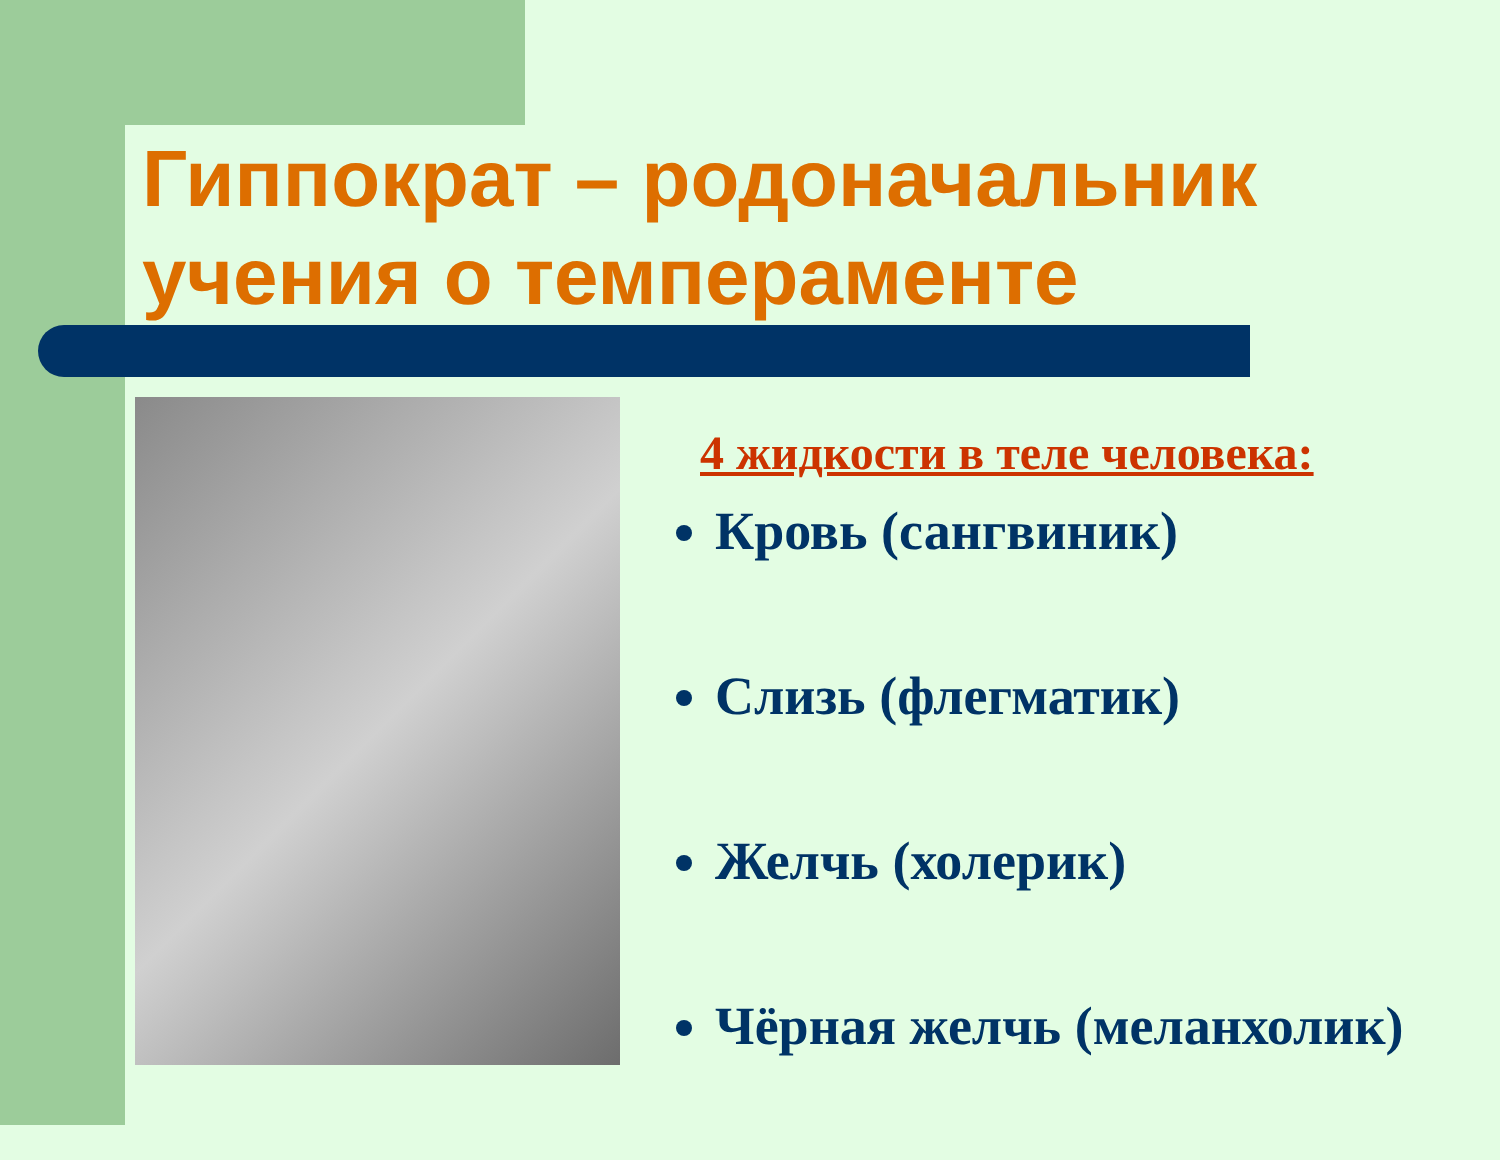Гиппократ – родоначальник учения о темпераменте
4 жидкости в теле человека:
Кровь (сангвиник)
Слизь (флегматик)
Желчь (холерик)
Чёрная желчь (меланхолик)